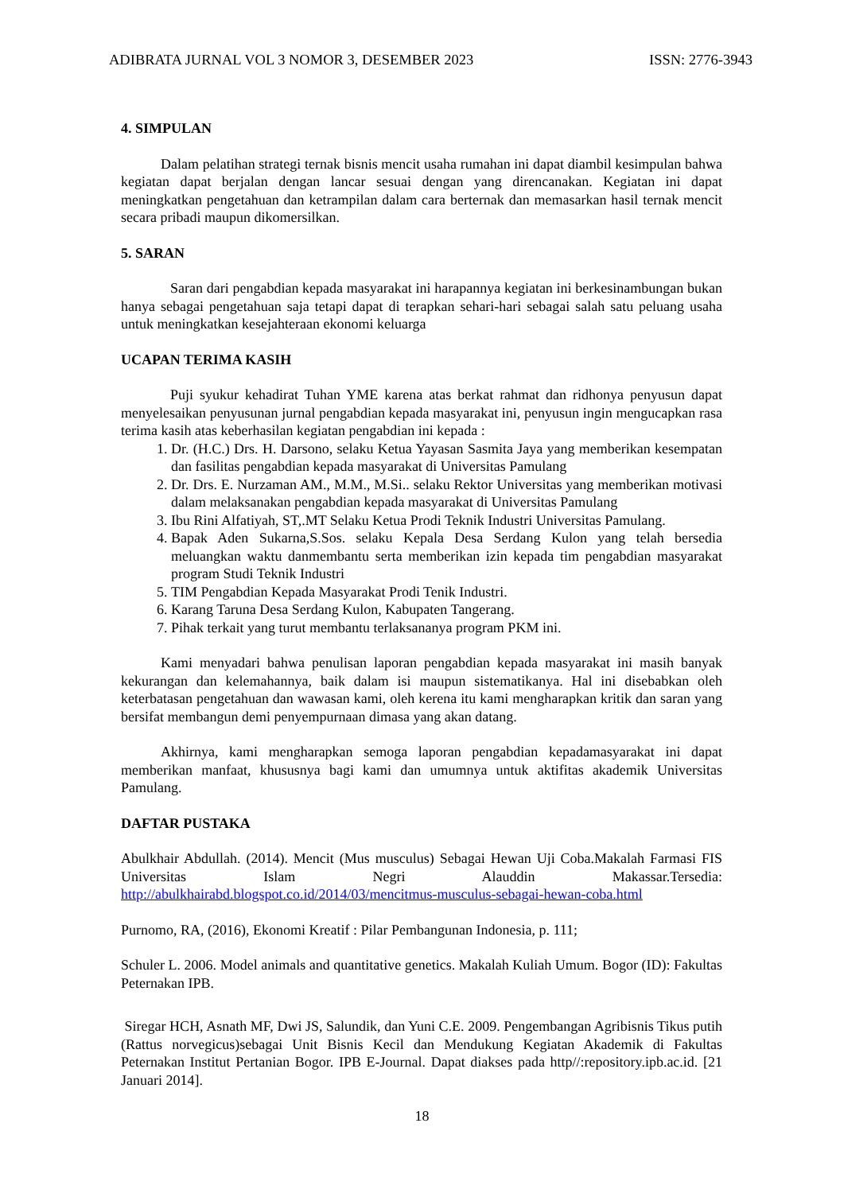ADIBRATA JURNAL VOL 3 NOMOR 3, DESEMBER 2023 ISSN: 2776-3943
4. SIMPULAN
Dalam pelatihan strategi ternak bisnis mencit usaha rumahan ini dapat diambil kesimpulan bahwa kegiatan dapat berjalan dengan lancar sesuai dengan yang direncanakan. Kegiatan ini dapat meningkatkan pengetahuan dan ketrampilan dalam cara berternak dan memasarkan hasil ternak mencit secara pribadi maupun dikomersilkan.
5. SARAN
Saran dari pengabdian kepada masyarakat ini harapannya kegiatan ini berkesinambungan bukan hanya sebagai pengetahuan saja tetapi dapat di terapkan sehari-hari sebagai salah satu peluang usaha untuk meningkatkan kesejahteraan ekonomi keluarga
UCAPAN TERIMA KASIH
Puji syukur kehadirat Tuhan YME karena atas berkat rahmat dan ridhonya penyusun dapat menyelesaikan penyusunan jurnal pengabdian kepada masyarakat ini, penyusun ingin mengucapkan rasa terima kasih atas keberhasilan kegiatan pengabdian ini kepada :
1. Dr. (H.C.) Drs. H. Darsono, selaku Ketua Yayasan Sasmita Jaya yang memberikan kesempatan dan fasilitas pengabdian kepada masyarakat di Universitas Pamulang
2. Dr. Drs. E. Nurzaman AM., M.M., M.Si.. selaku Rektor Universitas yang memberikan motivasi dalam melaksanakan pengabdian kepada masyarakat di Universitas Pamulang
3. Ibu Rini Alfatiyah, ST,.MT Selaku Ketua Prodi Teknik Industri Universitas Pamulang.
4. Bapak Aden Sukarna,S.Sos. selaku Kepala Desa Serdang Kulon yang telah bersedia meluangkan waktu danmembantu serta memberikan izin kepada tim pengabdian masyarakat program Studi Teknik Industri
5. TIM Pengabdian Kepada Masyarakat Prodi Tenik Industri.
6. Karang Taruna Desa Serdang Kulon, Kabupaten Tangerang.
7. Pihak terkait yang turut membantu terlaksananya program PKM ini.
Kami menyadari bahwa penulisan laporan pengabdian kepada masyarakat ini masih banyak kekurangan dan kelemahannya, baik dalam isi maupun sistematikanya. Hal ini disebabkan oleh keterbatasan pengetahuan dan wawasan kami, oleh kerena itu kami mengharapkan kritik dan saran yang bersifat membangun demi penyempurnaan dimasa yang akan datang.
Akhirnya, kami mengharapkan semoga laporan pengabdian kepadamasyarakat ini dapat memberikan manfaat, khususnya bagi kami dan umumnya untuk aktifitas akademik Universitas Pamulang.
DAFTAR PUSTAKA
Abulkhair Abdullah. (2014). Mencit (Mus musculus) Sebagai Hewan Uji Coba.Makalah Farmasi FIS Universitas Islam Negri Alauddin Makassar.Tersedia: http://abulkhairabd.blogspot.co.id/2014/03/mencitmus-musculus-sebagai-hewan-coba.html
Purnomo, RA, (2016), Ekonomi Kreatif : Pilar Pembangunan Indonesia, p. 111;
Schuler L. 2006. Model animals and quantitative genetics. Makalah Kuliah Umum. Bogor (ID): Fakultas Peternakan IPB.
Siregar HCH, Asnath MF, Dwi JS, Salundik, dan Yuni C.E. 2009. Pengembangan Agribisnis Tikus putih (Rattus norvegicus)sebagai Unit Bisnis Kecil dan Mendukung Kegiatan Akademik di Fakultas Peternakan Institut Pertanian Bogor. IPB E-Journal. Dapat diakses pada http//:repository.ipb.ac.id. [21 Januari 2014].
18